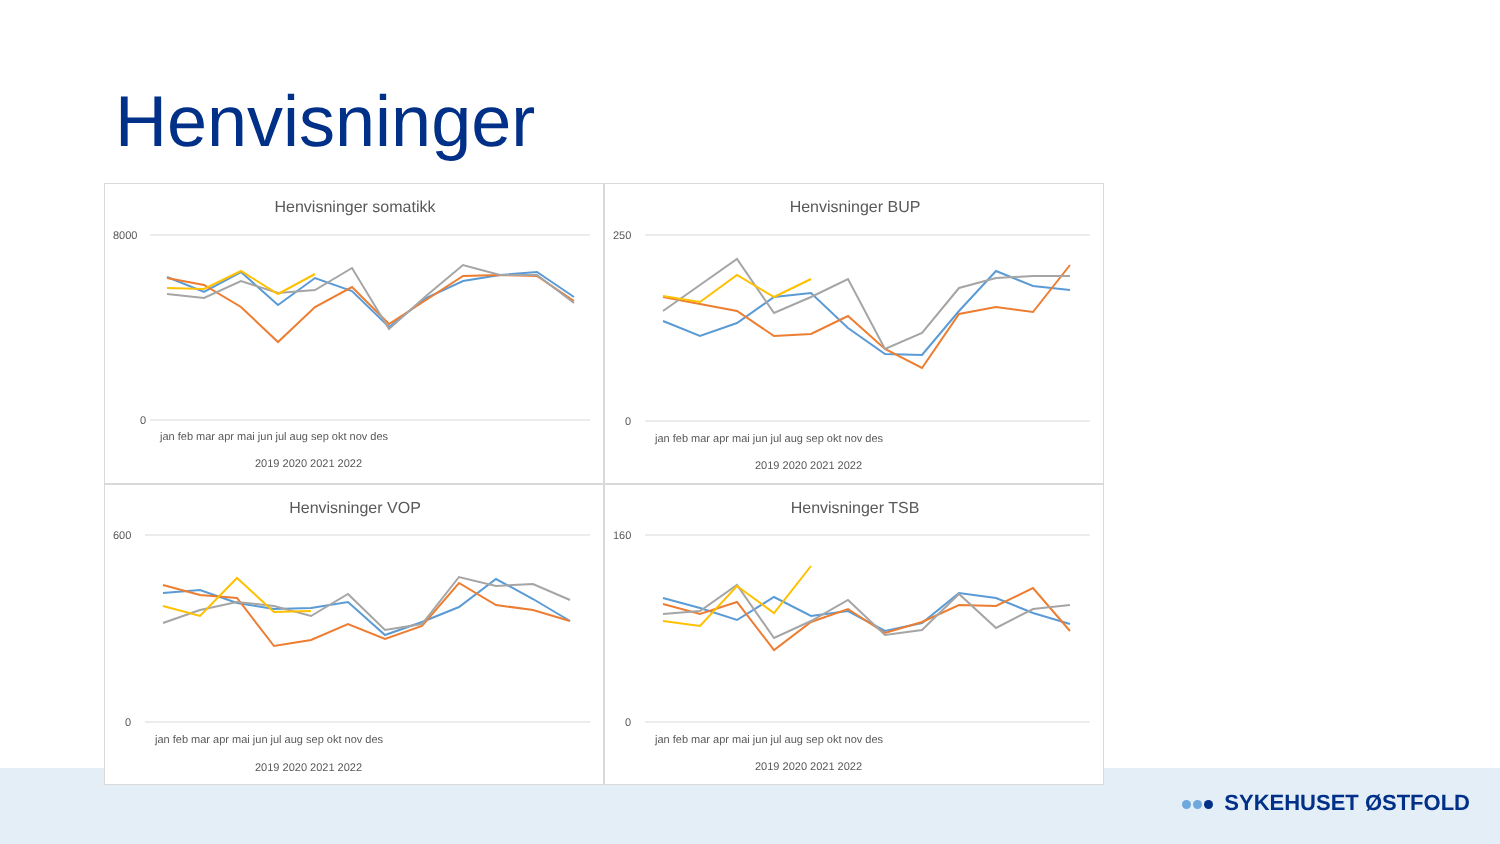Henvisninger
Henvisninger somatikk
8000
0
jan feb mar apr mai jun jul aug sep okt nov des
2019 2020 2021 2022
Henvisninger BUP
250
0
jan feb mar apr mai jun jul aug sep okt nov des
2019 2020 2021 2022
Henvisninger VOP
600
0
jan feb mar apr mai jun jul aug sep okt nov des
2019 2020 2021 2022
Henvisninger TSB
160
0
jan feb mar apr mai jun jul aug sep okt nov des
2019 2020 2021 2022
SYKEHUSET ØSTFOLD